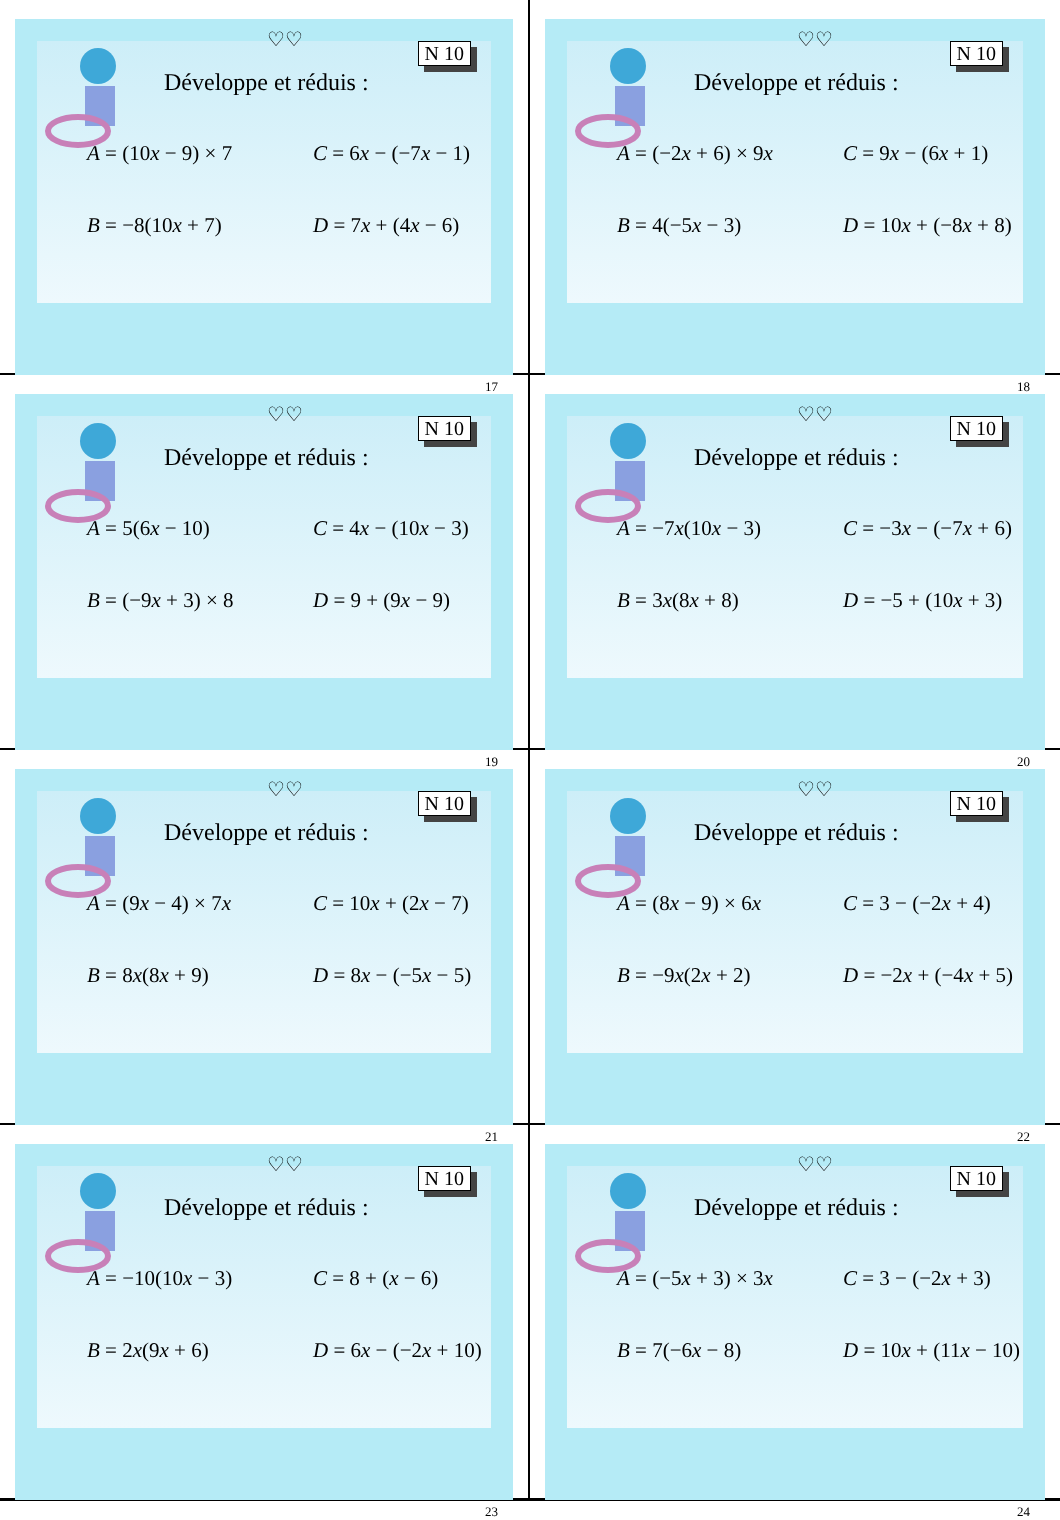♡♡
N 10
Développe et réduis :
A = (10x − 9) × 7 C = 6x − (−7x − 1) B = −8(10x + 7) D = 7x + (4x − 6)
17
♡♡
N 10
Développe et réduis :
A = (−2x + 6) × 9x C = 9x − (6x + 1) B = 4(−5x − 3) D = 10x + (−8x + 8)
18
♡♡
N 10
Développe et réduis :
A = 5(6x − 10) C = 4x − (10x − 3) B = (−9x + 3) × 8 D = 9 + (9x − 9)
19
♡♡
N 10
Développe et réduis :
A = −7x(10x − 3) C = −3x − (−7x + 6) B = 3x(8x + 8) D = −5 + (10x + 3)
20
♡♡
N 10
Développe et réduis :
A = (9x − 4) × 7x C = 10x + (2x − 7) B = 8x(8x + 9) D = 8x − (−5x − 5)
21
♡♡
N 10
Développe et réduis :
A = (8x − 9) × 6x C = 3 − (−2x + 4) B = −9x(2x + 2) D = −2x + (−4x + 5)
22
♡♡
N 10
Développe et réduis :
A = −10(10x − 3) C = 8 + (x − 6) B = 2x(9x + 6) D = 6x − (−2x + 10)
23
♡♡
N 10
Développe et réduis :
A = (−5x + 3) × 3x C = 3 − (−2x + 3) B = 7(−6x − 8) D = 10x + (11x − 10)
24